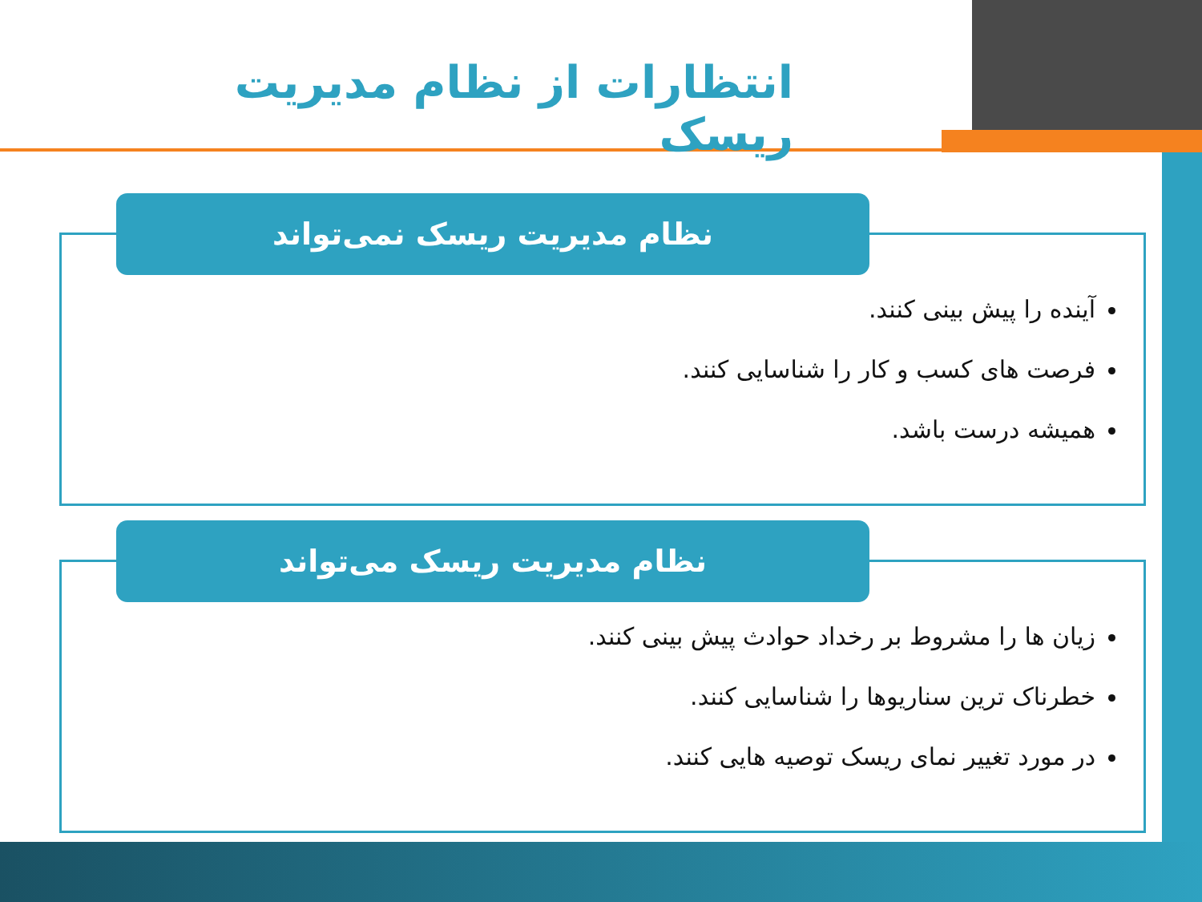انتظارات از نظام مدیریت ریسک
آینده را پیش بینی کنند.
فرصت های کسب و کار را شناسایی کنند.
همیشه درست باشد.
نظام مدیریت ریسک نمی‌تواند
زیان ها را مشروط بر رخداد حوادث پیش بینی کنند.
خطرناک ترین سناریوها را شناسایی کنند.
در مورد تغییر نمای ریسک توصیه هایی کنند.
نظام مدیریت ریسک می‌تواند